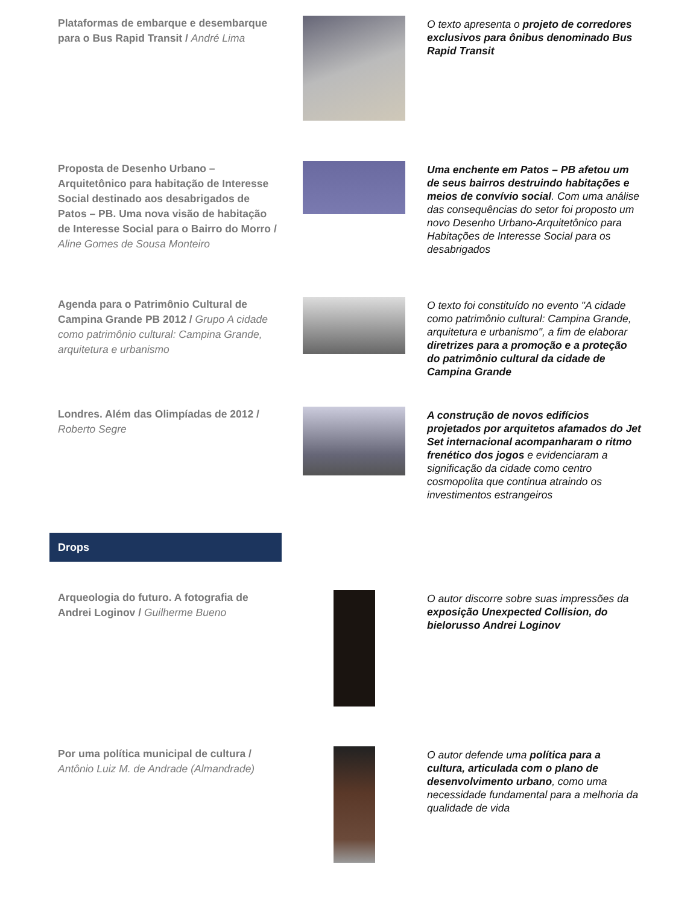Plataformas de embarque e desembarque para o Bus Rapid Transit / André Lima
O texto apresenta o projeto de corredores exclusivos para ônibus denominado Bus Rapid Transit
Proposta de Desenho Urbano – Arquitetônico para habitação de Interesse Social destinado aos desabrigados de Patos – PB. Uma nova visão de habitação de Interesse Social para o Bairro do Morro / Aline Gomes de Sousa Monteiro
Uma enchente em Patos – PB afetou um de seus bairros destruindo habitações e meios de convívio social. Com uma análise das consequências do setor foi proposto um novo Desenho Urbano-Arquitetônico para Habitações de Interesse Social para os desabrigados
Agenda para o Patrimônio Cultural de Campina Grande PB 2012 / Grupo A cidade como patrimônio cultural: Campina Grande, arquitetura e urbanismo
O texto foi constituído no evento "A cidade como patrimônio cultural: Campina Grande, arquitetura e urbanismo", a fim de elaborar diretrizes para a promoção e a proteção do patrimônio cultural da cidade de Campina Grande
Londres. Além das Olimpíadas de 2012 / Roberto Segre
A construção de novos edifícios projetados por arquitetos afamados do Jet Set internacional acompanharam o ritmo frenético dos jogos e evidenciaram a significação da cidade como centro cosmopolita que continua atraindo os investimentos estrangeiros
Drops
Arqueologia do futuro. A fotografia de Andrei Loginov / Guilherme Bueno
O autor discorre sobre suas impressões da exposição Unexpected Collision, do bielorusso Andrei Loginov
Por uma política municipal de cultura / Antônio Luiz M. de Andrade (Almandrade)
O autor defende uma política para a cultura, articulada com o plano de desenvolvimento urbano, como uma necessidade fundamental para a melhoria da qualidade de vida